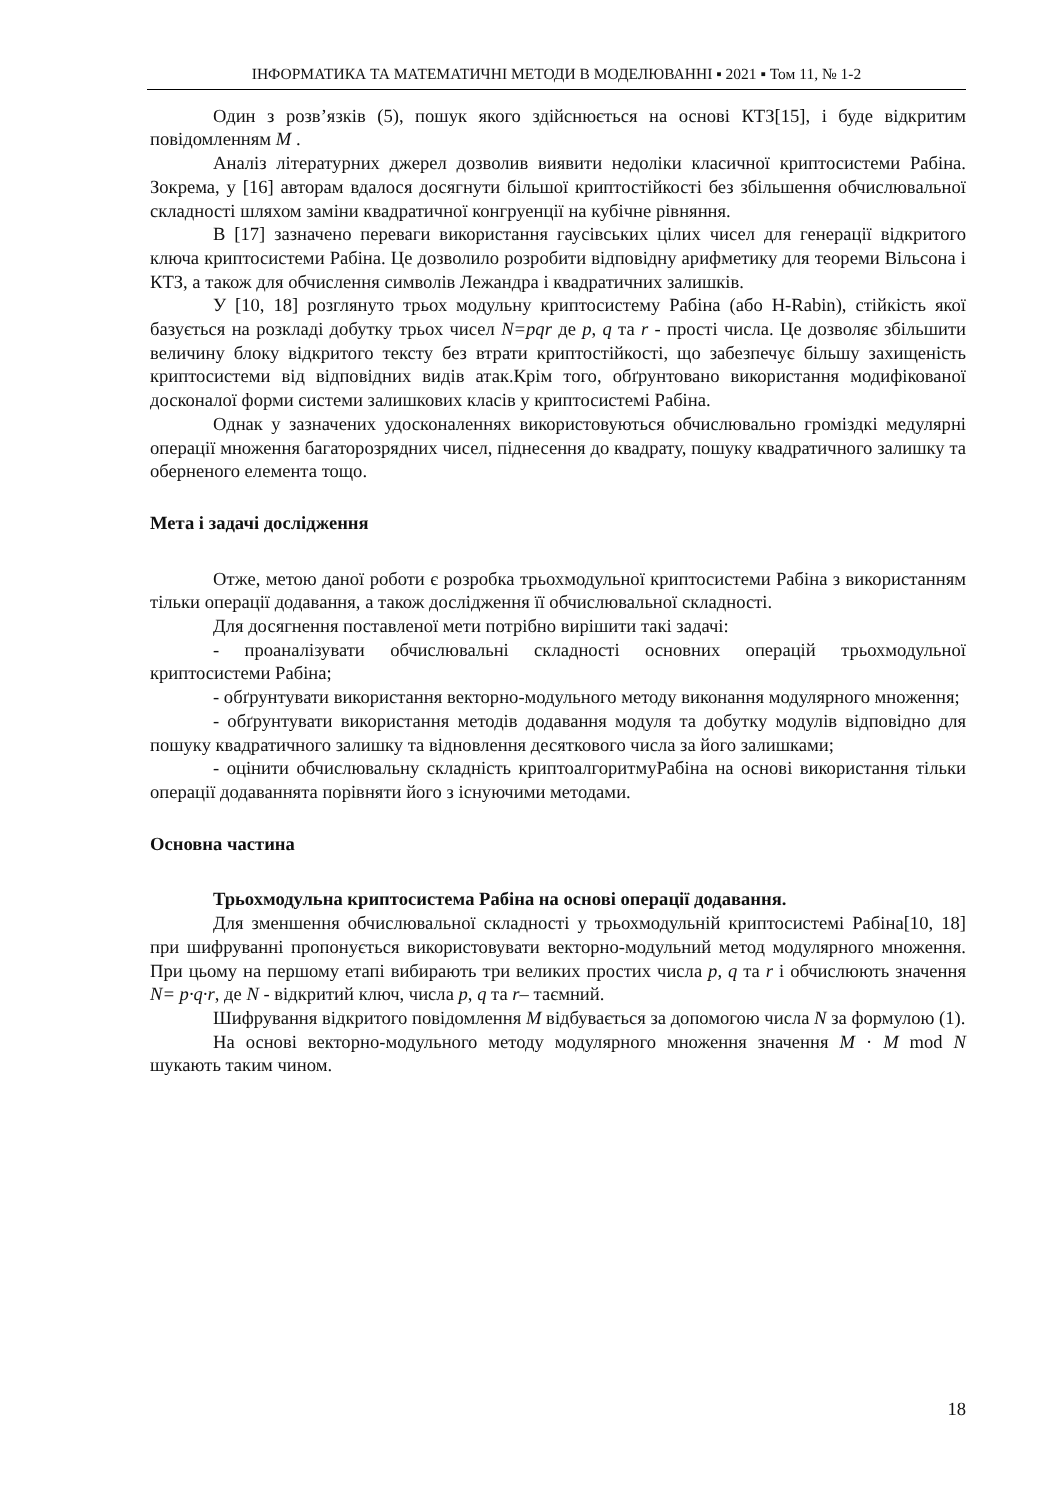ІНФОРМАТИКА ТА МАТЕМАТИЧНІ МЕТОДИ В МОДЕЛЮВАННІ ▪ 2021 ▪ Том 11, № 1-2
Один з розв’язків (5), пошук якого здійснюється на основі КТЗ[15], і буде відкритим повідомленням M .
Аналіз літературних джерел дозволив виявити недоліки класичної криптосистеми Рабіна. Зокрема, у [16] авторам вдалося досягнути більшої криптостійкості без збільшення обчислювальної складності шляхом заміни квадратичної конгруенції на кубічне рівняння.
В [17] зазначено переваги використання гаусівських цілих чисел для генерації відкритого ключа криптосистеми Рабіна. Це дозволило розробити відповідну арифметику для теореми Вільсона і КТЗ, а також для обчислення символів Лежандра і квадратичних залишків.
У [10, 18] розглянуто трьох модульну криптосистему Рабіна (або H-Rabin), стійкість якої базується на розкладі добутку трьох чисел N=pqr де p, q та r - прості числа. Це дозволяє збільшити величину блоку відкритого тексту без втрати криптостійкості, що забезпечує більшу захищеність криптосистеми від відповідних видів атак.Крім того, обґрунтовано використання модифікованої досконалої форми системи залишкових класів у криптосистемі Рабіна.
Однак у зазначених удосконаленнях використовуються обчислювально громіздкі медулярні операції множення багаторозрядних чисел, піднесення до квадрату, пошуку квадратичного залишку та оберненого елемента тощо.
Мета і задачі дослідження
Отже, метою даної роботи є розробка трьохмодульної криптосистеми Рабіна з використанням тільки операції додавання, а також дослідження її обчислювальної складності.
Для досягнення поставленої мети потрібно вирішити такі задачі:
- проаналізувати обчислювальні складності основних операцій трьохмодульної криптосистеми Рабіна;
- обґрунтувати використання векторно-модульного методу виконання модулярного множення;
- обґрунтувати використання методів додавання модуля та добутку модулів відповідно для пошуку квадратичного залишку та відновлення десяткового числа за його залишками;
- оцінити обчислювальну складність криптоалгоритмуРабіна на основі використання тільки операції додаваннята порівняти його з існуючими методами.
Основна частина
Трьохмодульна криптосистема Рабіна на основі операції додавання.
Для зменшення обчислювальної складності у трьохмодульній криптосистемі Рабіна[10, 18] при шифруванні пропонується використовувати векторно-модульний метод модулярного множення. При цьому на першому етапі вибирають три великих простих числа p, q та r і обчислюють значення N= p·q·r, де N - відкритий ключ, числа p, q та r– таємний.
Шифрування відкритого повідомлення M відбувається за допомогою числа N за формулою (1).
На основі векторно-модульного методу модулярного множення значення M · M mod N шукають таким чином.
18